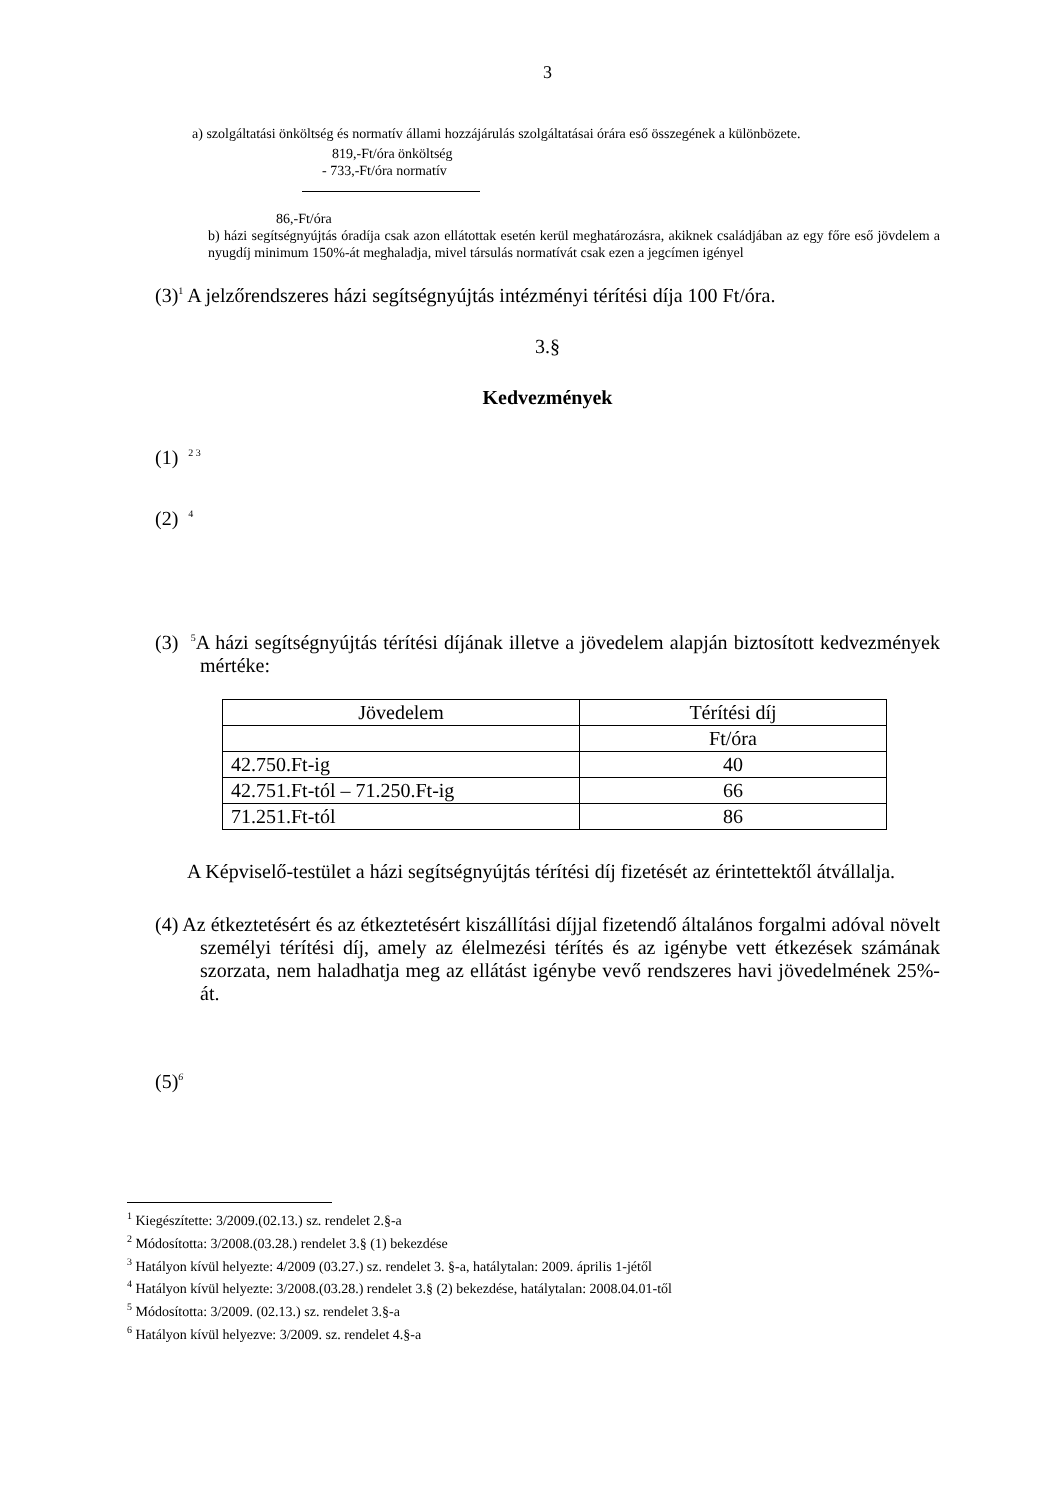3
a) szolgáltatási önköltség és normatív állami hozzájárulás szolgáltatásai órára eső összegének a különbözete.
819,-Ft/óra önköltség
- 733,-Ft/óra normatív
86,-Ft/óra
b) házi segítségnyújtás óradíja csak azon ellátottak esetén kerül meghatározásra, akiknek családjában az egy főre eső jövdelem a nyugdíj minimum 150%-át meghaladja, mivel társulás normatívát csak ezen a jegcímen igényel
(3)<sup>1</sup> A jelzőrendszeres házi segítségnyújtás intézményi térítési díja 100 Ft/óra.
3.§
Kedvezmények
(1) <sup>2 3</sup>
(2) <sup>4</sup>
(3) <sup>5</sup>A házi segítségnyújtás térítési díjának illetve a jövedelem alapján biztosított kedvezmények mértéke:
| Jövedelem | Térítési díj |
| | Ft/óra |
| 42.750.Ft-ig | 40 |
| 42.751.Ft-tól – 71.250.Ft-ig | 66 |
| 71.251.Ft-tól | 86 |
A Képviselő-testület a házi segítségnyújtás térítési díj fizetését az érintettektől átvállalja.
(4) Az étkeztetésért és az étkeztetésért kiszállítási díjjal fizetendő általános forgalmi adóval növelt személyi térítési díj, amely az élelmezési térítés és az igénybe vett étkezések számának szorzata, nem haladhatja meg az ellátást igénybe vevő rendszeres havi jövedelmének 25%-át.
(5)<sup>6</sup>
<sup>1</sup> Kiegészítette: 3/2009.(02.13.) sz. rendelet 2.§-a
<sup>2</sup> Módosította: 3/2008.(03.28.) rendelet 3.§ (1) bekezdése
<sup>3</sup> Hatályon kívül helyezte: 4/2009 (03.27.) sz. rendelet 3. §-a, hatálytalan: 2009. április 1-jétől
<sup>4</sup> Hatályon kívül helyezte: 3/2008.(03.28.) rendelet 3.§ (2) bekezdése, hatálytalan: 2008.04.01-től
<sup>5</sup> Módosította: 3/2009. (02.13.) sz. rendelet 3.§-a
<sup>6</sup> Hatályon kívül helyezve: 3/2009. sz. rendelet 4.§-a